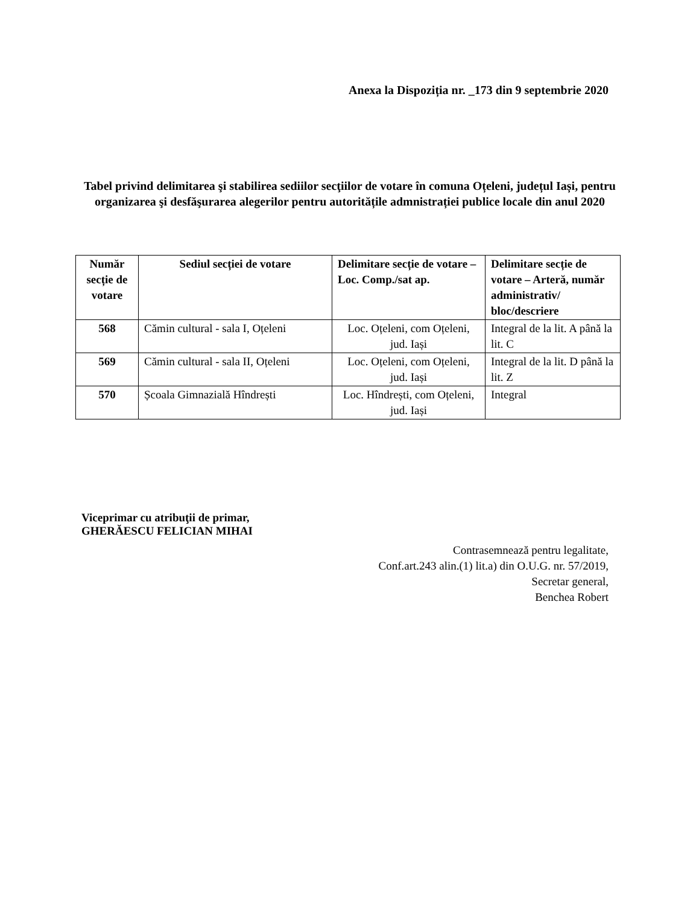Anexa la Dispoziția nr. _173 din 9 septembrie 2020
Tabel privind delimitarea şi stabilirea sediilor secţiilor de votare în comuna Oțeleni, județul Iași, pentru organizarea şi desfăşurarea alegerilor pentru autoritățile admnistrației publice locale din anul 2020
| Număr secție de votare | Sediul secției de votare | Delimitare secție de votare – Loc. Comp./sat ap. | Delimitare secție de votare – Arteră, număr administrativ/ bloc/descriere |
| --- | --- | --- | --- |
| 568 | Cămin cultural - sala I, Oțeleni | Loc. Oțeleni, com Oțeleni, jud. Iași | Integral de la lit. A până la lit. C |
| 569 | Cămin cultural - sala II, Oțeleni | Loc. Oțeleni, com Oțeleni, jud. Iași | Integral de la lit. D până la lit. Z |
| 570 | Școala Gimnazială Hîndrești | Loc. Hîndrești, com Oțeleni, jud. Iași | Integral |
Viceprimar cu atribuţii de primar,
GHERĂESCU FELICIAN MIHAI
Contrasemnează pentru legalitate,
Conf.art.243 alin.(1) lit.a) din O.U.G. nr. 57/2019,
Secretar general,
Benchea Robert